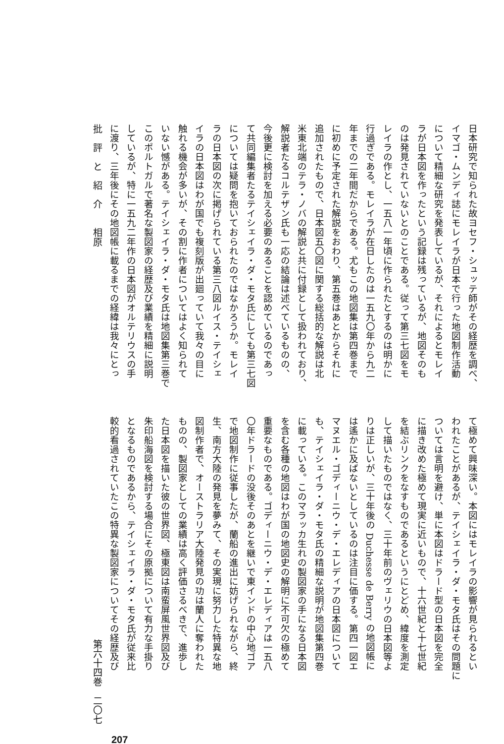日本研究で知られた故ヨセフ・シュッテ師がその経歴を調べ、
イマゴ・ムンディ誌にモレイラが日本で行った地図制作活動
について精細な研究を発表しているが、それによるとモレイ
ラが日本図を作ったという記録は残っているが、地図そのも
のは発見されていないとのことである。従って第三七図をモ
レイラの作とし、一五八一年頃に作られたとするのは明かに
行過ぎである。モレイラが在日したのは一五九〇年から九二
年までの二年間だからである。尤もこの地図集は第四巻まで
に初めに予定された解説をおわり、第五巻はあとからそれに
追加されたもので、日本図五〇図に関する総括的な解説は北
米東北端のテラ・ノバの解説と共に付録として扱われており、
解説者たるコルテザン氏も一応の結論は述べているものの、
今後更に検討を加える必要のあることを認めているのであっ
て共同編集者たるテイシェイラ・ダ・モタ氏にしても第三七図
については疑問を抱いておられたのではなかろうか。モレイ
ラの日本図の次に掲げられている第三八図ルイス・テイシェ
イラの日本図はわが国でも複刻版が出廻っていて我々の目に
触れる機会が多いが、その割に作者についてはよく知られて
いない憾がある。テイシェイラ・ダ・モタ氏は地図集第三巻で
このポルトガルで著名な製図家の経歴及び業績を精細に説明
しているが、特に一五九二年作の日本図がオルテリウスの手
に渡り、三年後にその地図帳に載るまでの経緯は我々にとっ
て極めて興味深い。本図にはモレイラの影響が見られるとい
われたことがあるが、テイシェイラ・ダ・モタ氏はその問題に
ついては言明を避け、単に本図はドラード型の日本図を完全
に描き改めた極めて現実に近いもので、十六世紀と十七世紀
を結ぶリンクをなすものであるというにとどめ、緯度を測定
して描いたものではなく、三十年前のヴェリウの日本図等よ
りは正しいが、三十年後の Duchesse de Berry の地図帳に
は遙かに及ばないとしているのは注目に価する。第四一図エ
マヌエル・ゴディーニウ・デ・エレディアの日本図について
も、テイシェイラ・ダ・モタ氏の精細な説明が地図集第四巻
に載っている。このマラッカ生れの製図家の手になる日本図
を含む各種の地図はわが国の地図史の解明に不可欠の極めて
重要なものである。ゴディーニウ・デ・エレディアは一五八
〇年ドラードの没後そのあとを継いで東インドの中心地ゴア
で地図制作に従事したが、蘭船の進出に妨げられながら、終
生、南方大陸の発見を夢みて、その実現に努力した特異な地
図制作者で、オーストラリア大陸発見の功は蘭人に奪われた
ものの、製図家としての業績は高く評価さるべきで、進歩し
た日本図を描いた彼の世界図、極東図は南蛮屏風世界図及び
朱印船海図を検討する場合にその原拠について有力な手掛り
となるものであるから、テイシェイラ・ダ・モタ氏が従来比
較的看過されていたこの特異な製図家についてその経歴及び
批　評　と　紹　介　　相原
第六十四巻　二〇七
207